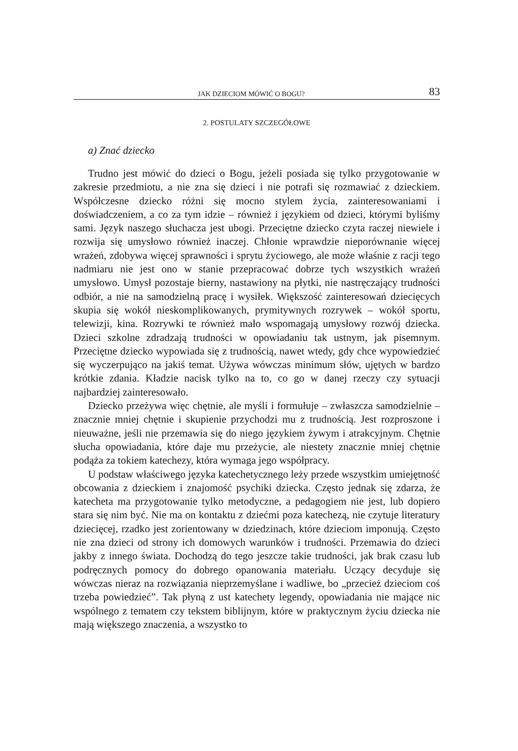JAK DZIECIOM MÓWIĆ O BOGU? 83
2. POSTULATY SZCZEGÓŁOWE
a) Znać dziecko
Trudno jest mówić do dzieci o Bogu, jeżeli posiada się tylko przygotowanie w zakresie przedmiotu, a nie zna się dzieci i nie potrafi się rozmawiać z dzieckiem. Współczesne dziecko różni się mocno stylem życia, zainteresowaniami i doświadczeniem, a co za tym idzie – również i językiem od dzieci, którymi byliśmy sami. Język naszego słuchacza jest ubogi. Przeciętne dziecko czyta raczej niewiele i rozwija się umysłowo również inaczej. Chłonie wprawdzie nieporównanie więcej wrażeń, zdobywa więcej sprawności i sprytu życiowego, ale może właśnie z racji tego nadmiaru nie jest ono w stanie przepracować dobrze tych wszystkich wrażeń umysłowo. Umysł pozostaje bierny, nastawiony na płytki, nie nastręczający trudności odbiór, a nie na samodzielną pracę i wysiłek. Większość zainteresowań dziecięcych skupia się wokół nieskomplikowanych, prymitywnych rozrywek – wokół sportu, telewizji, kina. Rozrywki te również mało wspomagają umysłowy rozwój dziecka. Dzieci szkolne zdradzają trudności w opowiadaniu tak ustnym, jak pisemnym. Przeciętne dziecko wypowiada się z trudnością, nawet wtedy, gdy chce wypowiedzieć się wyczerpująco na jakiś temat. Używa wówczas minimum słów, ujętych w bardzo krótkie zdania. Kładzie nacisk tylko na to, co go w danej rzeczy czy sytuacji najbardziej zainteresowało.
Dziecko przeżywa więc chętnie, ale myśli i formułuje – zwłaszcza samodzielnie – znacznie mniej chętnie i skupienie przychodzi mu z trudnością. Jest rozproszone i nieuważne, jeśli nie przemawia się do niego językiem żywym i atrakcyjnym. Chętnie słucha opowiadania, które daje mu przeżycie, ale niestety znacznie mniej chętnie podąża za tokiem katechezy, która wymaga jego współpracy.
U podstaw właściwego języka katechetycznego leży przede wszystkim umiejętność obcowania z dzieckiem i znajomość psychiki dziecka. Często jednak się zdarza, że katecheta ma przygotowanie tylko metodyczne, a pedagogiem nie jest, lub dopiero stara się nim być. Nie ma on kontaktu z dziećmi poza katechezą, nie czytuje literatury dziecięcej, rzadko jest zorientowany w dziedzinach, które dzieciom imponują. Często nie zna dzieci od strony ich domowych warunków i trudności. Przemawia do dzieci jakby z innego świata. Dochodzą do tego jeszcze takie trudności, jak brak czasu lub podręcznych pomocy do dobrego opanowania materiału. Uczący decyduje się wówczas nieraz na rozwiązania nieprzemyślane i wadliwe, bo „przecież dzieciom coś trzeba powiedzieć”. Tak płyną z ust katechety legendy, opowiadania nie mające nic wspólnego z tematem czy tekstem biblijnym, które w praktycznym życiu dziecka nie mają większego znaczenia, a wszystko to